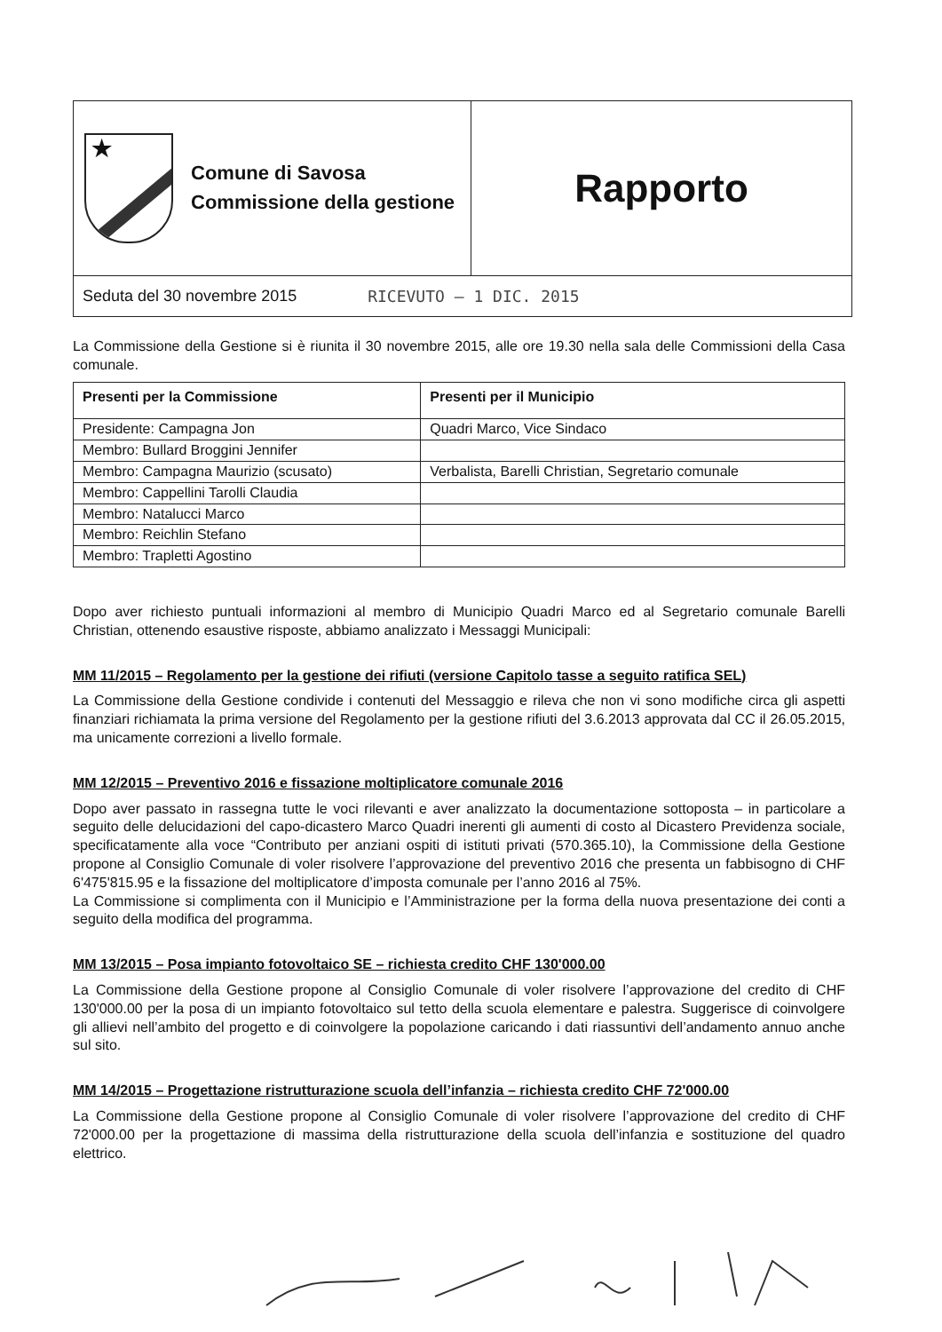★
Comune di Savosa
Commissione della gestione
Rapporto
Seduta del 30 novembre 2015 RICEVUTO – 1 DIC. 2015
La Commissione della Gestione si è riunita il 30 novembre 2015, alle ore 19.30 nella sala delle Commissioni della Casa comunale.
| Presenti per la Commissione | Presenti per il Municipio |
| --- | --- |
| Presidente: Campagna Jon | Quadri Marco, Vice Sindaco |
| Membro: Bullard Broggini Jennifer | |
| Membro: Campagna Maurizio (scusato) | Verbalista, Barelli Christian, Segretario comunale |
| Membro: Cappellini Tarolli Claudia | |
| Membro: Natalucci Marco | |
| Membro: Reichlin Stefano | |
| Membro: Trapletti Agostino | |
Dopo aver richiesto puntuali informazioni al membro di Municipio Quadri Marco ed al Segretario comunale Barelli Christian, ottenendo esaustive risposte, abbiamo analizzato i Messaggi Municipali:
MM 11/2015 – Regolamento per la gestione dei rifiuti (versione Capitolo tasse a seguito ratifica SEL)
La Commissione della Gestione condivide i contenuti del Messaggio e rileva che non vi sono modifiche circa gli aspetti finanziari richiamata la prima versione del Regolamento per la gestione rifiuti del 3.6.2013 approvata dal CC il 26.05.2015, ma unicamente correzioni a livello formale.
MM 12/2015 – Preventivo 2016 e fissazione moltiplicatore comunale 2016
Dopo aver passato in rassegna tutte le voci rilevanti e aver analizzato la documentazione sottoposta – in particolare a seguito delle delucidazioni del capo-dicastero Marco Quadri inerenti gli aumenti di costo al Dicastero Previdenza sociale, specificatamente alla voce “Contributo per anziani ospiti di istituti privati (570.365.10), la Commissione della Gestione propone al Consiglio Comunale di voler risolvere l’approvazione del preventivo 2016 che presenta un fabbisogno di CHF 6'475'815.95 e la fissazione del moltiplicatore d’imposta comunale per l’anno 2016 al 75%.
La Commissione si complimenta con il Municipio e l’Amministrazione per la forma della nuova presentazione dei conti a seguito della modifica del programma.
MM 13/2015 – Posa impianto fotovoltaico SE – richiesta credito CHF 130'000.00
La Commissione della Gestione propone al Consiglio Comunale di voler risolvere l’approvazione del credito di CHF 130'000.00 per la posa di un impianto fotovoltaico sul tetto della scuola elementare e palestra. Suggerisce di coinvolgere gli allievi nell’ambito del progetto e di coinvolgere la popolazione caricando i dati riassuntivi dell’andamento annuo anche sul sito.
MM 14/2015 – Progettazione ristrutturazione scuola dell’infanzia – richiesta credito CHF 72'000.00
La Commissione della Gestione propone al Consiglio Comunale di voler risolvere l’approvazione del credito di CHF 72'000.00 per la progettazione di massima della ristrutturazione della scuola dell’infanzia e sostituzione del quadro elettrico.